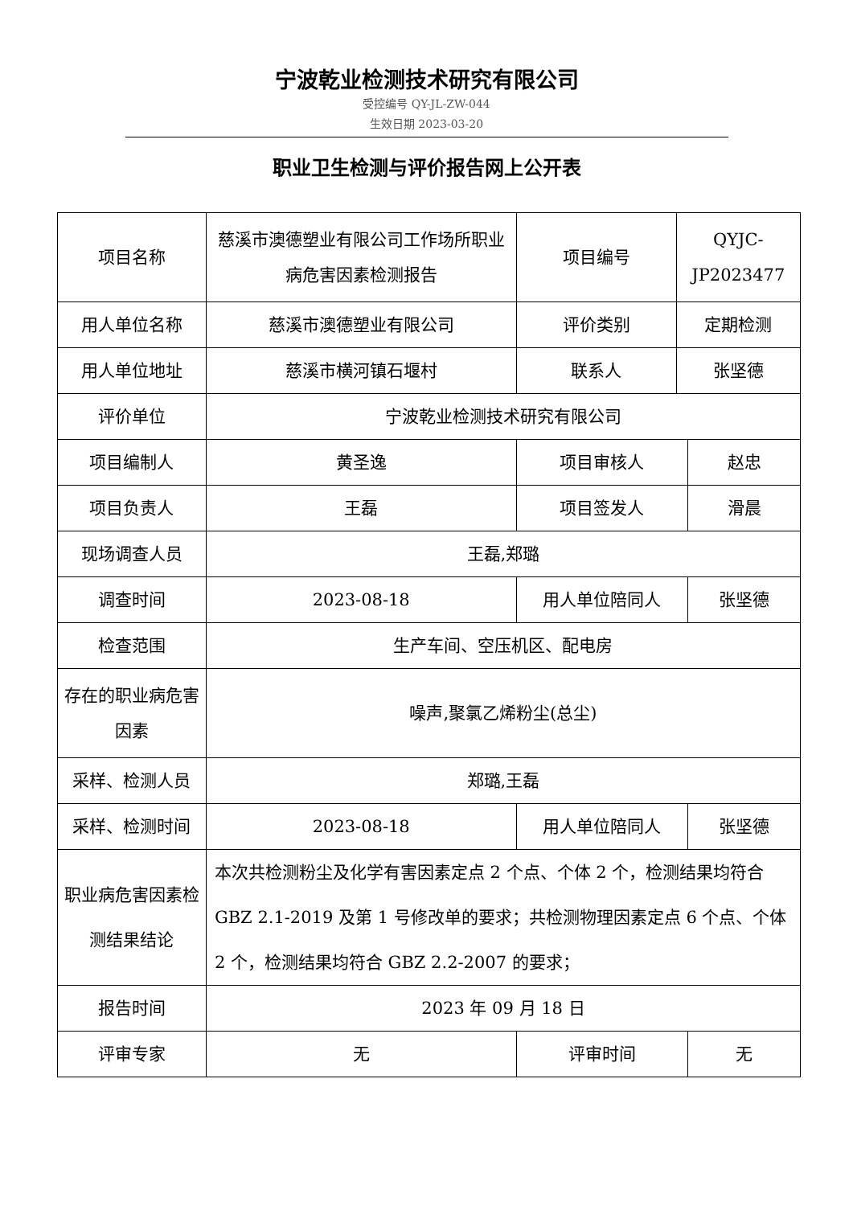宁波乾业检测技术研究有限公司
受控编号 QY-JL-ZW-044
生效日期 2023-03-20
职业卫生检测与评价报告网上公开表
| 项目名称 | 慈溪市澳德塑业有限公司工作场所职业病危害因素检测报告 | 项目编号 | QYJC-JP2023477 | |
| 用人单位名称 | 慈溪市澳德塑业有限公司 | 评价类别 | 定期检测 | |
| 用人单位地址 | 慈溪市横河镇石堰村 | 联系人 | 张坚德 | |
| 评价单位 | 宁波乾业检测技术研究有限公司 | | | |
| 项目编制人 | 黄圣逸 | 项目审核人 | | 赵忠 |
| 项目负责人 | 王磊 | 项目签发人 | | 滑晨 |
| 现场调查人员 | 王磊,郑璐 | | | |
| 调查时间 | 2023-08-18 | 用人单位陪同人 | | 张坚德 |
| 检查范围 | 生产车间、空压机区、配电房 | | | |
| 存在的职业病危害因素 | 噪声,聚氯乙烯粉尘(总尘) | | | |
| 采样、检测人员 | 郑璐,王磊 | | | |
| 采样、检测时间 | 2023-08-18 | 用人单位陪同人 | | 张坚德 |
| 职业病危害因素检测结果结论 | 本次共检测粉尘及化学有害因素定点 2 个点、个体 2 个，检测结果均符合 GBZ 2.1-2019 及第 1 号修改单的要求；共检测物理因素定点 6 个点、个体 2 个，检测结果均符合 GBZ 2.2-2007 的要求； | | | |
| 报告时间 | 2023 年 09 月 18 日 | | | |
| 评审专家 | 无 | 评审时间 | | 无 |